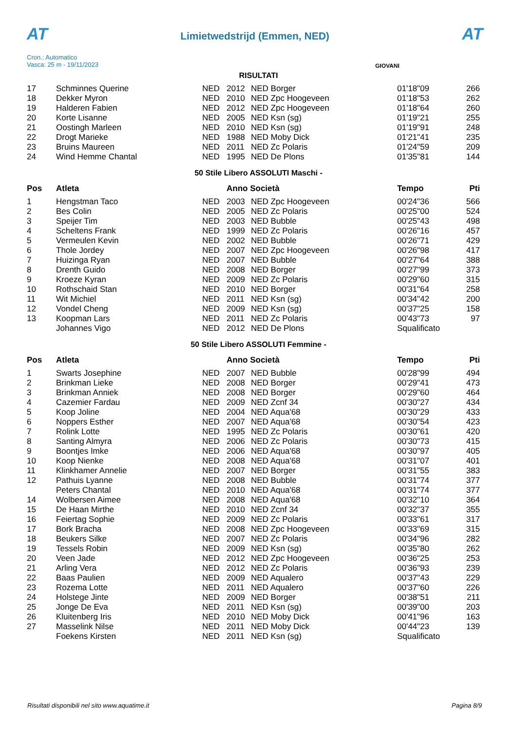AT
Limietwedstrijd (Emmen, NED)
AT
Cron.: Automatico
Vasca: 25 m - 19/11/2023
GIOVANI
RISULTATI
| 17 | Schminnes Querine | NED | 2012 | NED Borger | 01'18"09 | 266 |
| 18 | Dekker Myron | NED | 2010 | NED Zpc Hoogeveen | 01'18"53 | 262 |
| 19 | Halderen Fabien | NED | 2012 | NED Zpc Hoogeveen | 01'18"64 | 260 |
| 20 | Korte Lisanne | NED | 2005 | NED Ksn (sg) | 01'19"21 | 255 |
| 21 | Oostingh Marleen | NED | 2010 | NED Ksn (sg) | 01'19"91 | 248 |
| 22 | Drogt Marieke | NED | 1988 | NED Moby Dick | 01'21"41 | 235 |
| 23 | Bruins Maureen | NED | 2011 | NED Zc Polaris | 01'24"59 | 209 |
| 24 | Wind Hemme Chantal | NED | 1995 | NED De Plons | 01'35"81 | 144 |
50 Stile Libero ASSOLUTI Maschi -
| Pos | Atleta | | Anno Società | | Tempo | Pti |
| --- | --- | --- | --- | --- | --- | --- |
| 1 | Hengstman Taco | NED | 2003 | NED Zpc Hoogeveen | 00'24"36 | 566 |
| 2 | Bes Colin | NED | 2005 | NED Zc Polaris | 00'25"00 | 524 |
| 3 | Speijer Tim | NED | 2003 | NED Bubble | 00'25"43 | 498 |
| 4 | Scheltens Frank | NED | 1999 | NED Zc Polaris | 00'26"16 | 457 |
| 5 | Vermeulen Kevin | NED | 2002 | NED Bubble | 00'26"71 | 429 |
| 6 | Thole Jordey | NED | 2007 | NED Zpc Hoogeveen | 00'26"98 | 417 |
| 7 | Huizinga Ryan | NED | 2007 | NED Bubble | 00'27"64 | 388 |
| 8 | Drenth Guido | NED | 2008 | NED Borger | 00'27"99 | 373 |
| 9 | Kroeze Kyran | NED | 2009 | NED Zc Polaris | 00'29"60 | 315 |
| 10 | Rothschaid Stan | NED | 2010 | NED Borger | 00'31"64 | 258 |
| 11 | Wit Michiel | NED | 2011 | NED Ksn (sg) | 00'34"42 | 200 |
| 12 | Vondel Cheng | NED | 2009 | NED Ksn (sg) | 00'37"25 | 158 |
| 13 | Koopman Lars | NED | 2011 | NED Zc Polaris | 00'43"73 | 97 |
| | Johannes Vigo | NED | 2012 | NED De Plons | Squalificato | |
50 Stile Libero ASSOLUTI Femmine -
| Pos | Atleta | | Anno Società | | Tempo | Pti |
| --- | --- | --- | --- | --- | --- | --- |
| 1 | Swarts Josephine | NED | 2007 | NED Bubble | 00'28"99 | 494 |
| 2 | Brinkman Lieke | NED | 2008 | NED Borger | 00'29"41 | 473 |
| 3 | Brinkman Anniek | NED | 2008 | NED Borger | 00'29"60 | 464 |
| 4 | Cazemier Fardau | NED | 2009 | NED Zcnf 34 | 00'30"27 | 434 |
| 5 | Koop Joline | NED | 2004 | NED Aqua'68 | 00'30"29 | 433 |
| 6 | Noppers Esther | NED | 2007 | NED Aqua'68 | 00'30"54 | 423 |
| 7 | Rolink Lotte | NED | 1995 | NED Zc Polaris | 00'30"61 | 420 |
| 8 | Santing Almyra | NED | 2006 | NED Zc Polaris | 00'30"73 | 415 |
| 9 | Boontjes Imke | NED | 2006 | NED Aqua'68 | 00'30"97 | 405 |
| 10 | Koop Nienke | NED | 2008 | NED Aqua'68 | 00'31"07 | 401 |
| 11 | Klinkhamer Annelie | NED | 2007 | NED Borger | 00'31"55 | 383 |
| 12 | Pathuis Lyanne | NED | 2008 | NED Bubble | 00'31"74 | 377 |
| | Peters Chantal | NED | 2010 | NED Aqua'68 | 00'31"74 | 377 |
| 14 | Wolbersen Aimee | NED | 2008 | NED Aqua'68 | 00'32"10 | 364 |
| 15 | De Haan Mirthe | NED | 2010 | NED Zcnf 34 | 00'32"37 | 355 |
| 16 | Feiertag Sophie | NED | 2009 | NED Zc Polaris | 00'33"61 | 317 |
| 17 | Bork Bracha | NED | 2008 | NED Zpc Hoogeveen | 00'33"69 | 315 |
| 18 | Beukers Silke | NED | 2007 | NED Zc Polaris | 00'34"96 | 282 |
| 19 | Tessels Robin | NED | 2009 | NED Ksn (sg) | 00'35"80 | 262 |
| 20 | Veen Jade | NED | 2012 | NED Zpc Hoogeveen | 00'36"25 | 253 |
| 21 | Arling Vera | NED | 2012 | NED Zc Polaris | 00'36"93 | 239 |
| 22 | Baas Paulien | NED | 2009 | NED Aqualero | 00'37"43 | 229 |
| 23 | Rozema Lotte | NED | 2011 | NED Aqualero | 00'37"60 | 226 |
| 24 | Holstege Jinte | NED | 2009 | NED Borger | 00'38"51 | 211 |
| 25 | Jonge De Eva | NED | 2011 | NED Ksn (sg) | 00'39"00 | 203 |
| 26 | Kluitenberg Iris | NED | 2010 | NED Moby Dick | 00'41"96 | 163 |
| 27 | Masselink Nilse | NED | 2011 | NED Moby Dick | 00'44"23 | 139 |
| | Foekens Kirsten | NED | 2011 | NED Ksn (sg) | Squalificato | |
Risultati disponibili nel sito www.aquatime.it Pagina 8/9